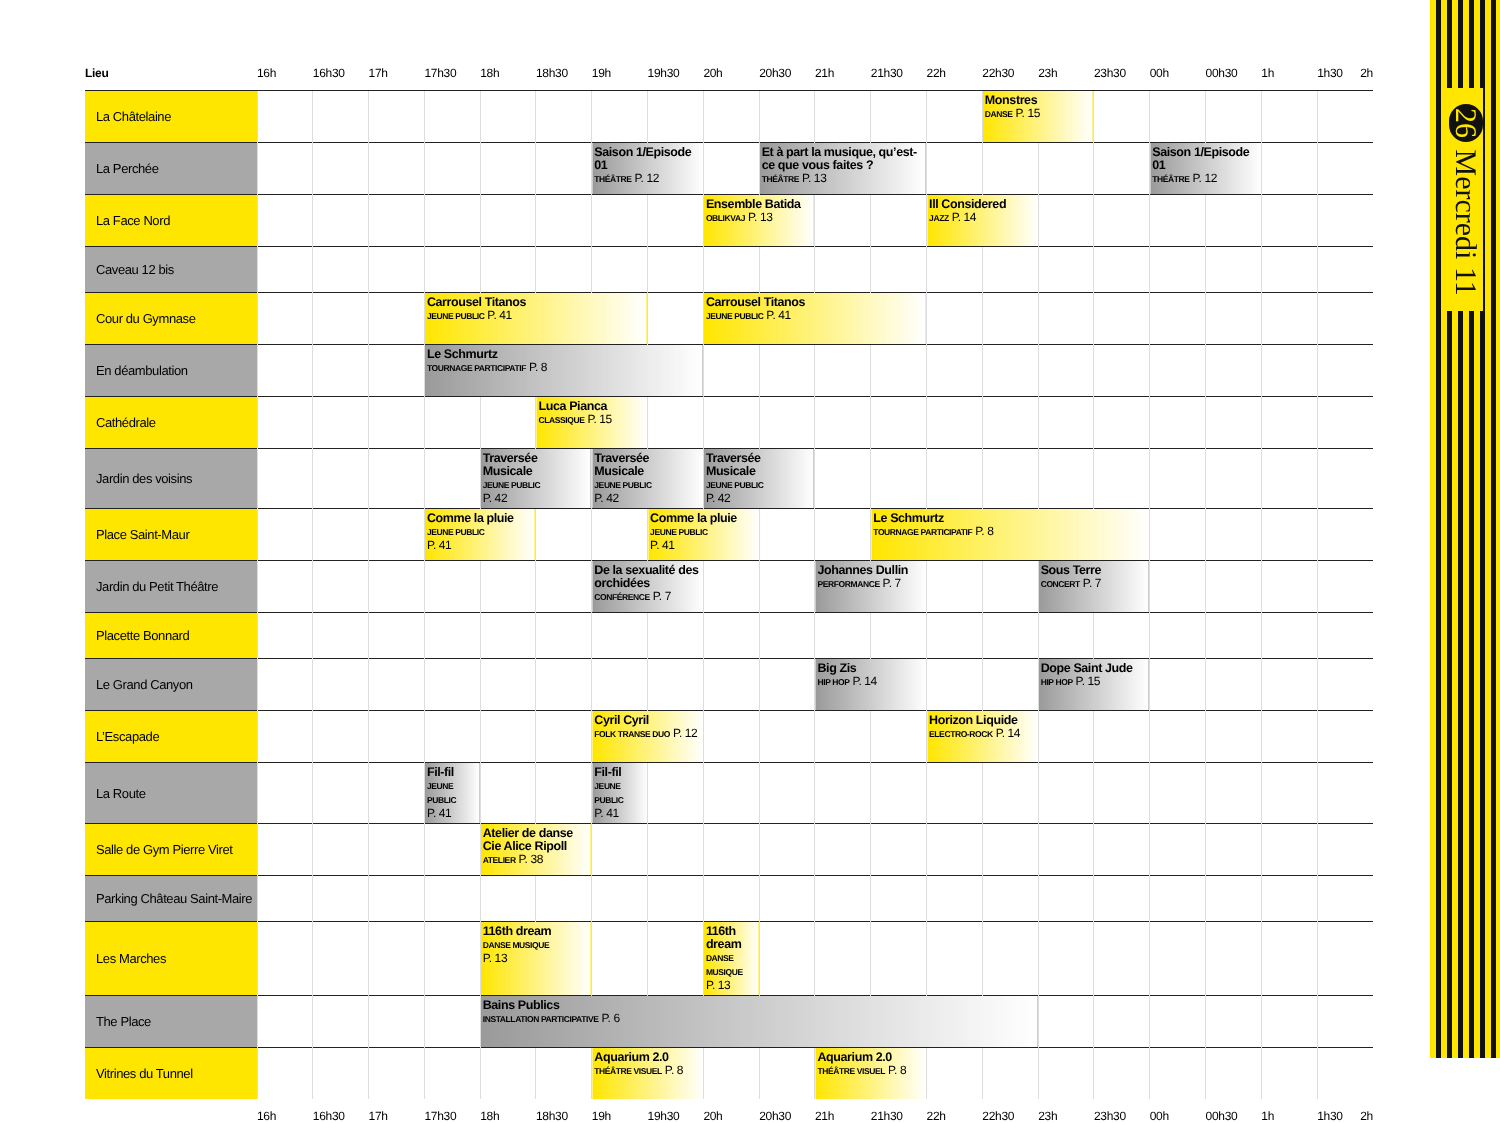| Lieu | 16h | 16h30 | 17h | 17h30 | 18h | 18h30 | 19h | 19h30 | 20h | 20h30 | 21h | 21h30 | 22h | 22h30 | 23h | 23h30 | 00h | 00h30 | 1h | 1h30 2h |
| --- | --- | --- | --- | --- | --- | --- | --- | --- | --- | --- | --- | --- | --- | --- | --- | --- | --- | --- | --- | --- |
| La Châtelaine | | | | | | | | | | | | | | Monstres DANSE P. 15 | | | | | | |
| La Perchée | | | | | | | Saison 1/Episode 01 THÉÂTRE P. 12 | | | Et à part la musique, qu’est-ce que vous faites ? THÉÂTRE P. 13 | | | | | | | Saison 1/Episode 01 THÉÂTRE P. 12 | | | |
| La Face Nord | | | | | | | | | Ensemble Batida OBLIKVAJ P. 13 | | | | Ill Considered JAZZ P. 14 | | | | | | | |
| Caveau 12 bis | | | | | | | | | | | | | | | | | | | | |
| Cour du Gymnase | | | | Carrousel Titanos JEUNE PUBLIC P. 41 | | | | | Carrousel Titanos JEUNE PUBLIC P. 41 | | | | | | | | | | | |
| En déambulation | | | | Le Schmurtz TOURNAGE PARTICIPATIF P. 8 | | | | | | | | | | | | | | | | |
| Cathédrale | | | | | | Luca Pianca CLASSIQUE P. 15 | | | | | | | | | | | | | | |
| Jardin des voisins | | | | | Traversée Musicale JEUNE PUBLIC P. 42 | | Traversée Musicale JEUNE PUBLIC P. 42 | | Traversée Musicale JEUNE PUBLIC P. 42 | | | | | | | | | | | |
| Place Saint-Maur | | | | Comme la pluie JEUNE PUBLIC P. 41 | | | | Comme la pluie JEUNE PUBLIC P. 41 | | | | Le Schmurtz TOURNAGE PARTICIPATIF P. 8 | | | | | | | | |
| Jardin du Petit Théâtre | | | | | | | De la sexualité des orchidées CONFÉRENCE P. 7 | | | | Johannes Dullin PERFORMANCE P. 7 | | | | Sous Terre CONCERT P. 7 | | | | | |
| Placette Bonnard | | | | | | | | | | | | | | | | | | | | |
| Le Grand Canyon | | | | | | | | | | | Big Zis HIP HOP P. 14 | | | | Dope Saint Jude HIP HOP P. 15 | | | | | |
| L’Escapade | | | | | | | Cyril Cyril FOLK TRANSE DUO P. 12 | | | | | | Horizon Liquide ELECTRO-ROCK P. 14 | | | | | | | |
| La Route | | | | Fil-fil JEUNE PUBLIC P. 41 | | | Fil-fil JEUNE PUBLIC P. 41 | | | | | | | | | | | | | |
| Salle de Gym Pierre Viret | | | | | Atelier de danse Cie Alice Ripoll ATELIER P. 38 | | | | | | | | | | | | | | | |
| Parking Château Saint-Maire | | | | | | | | | | | | | | | | | | | | |
| Les Marches | | | | | 116th dream DANSE MUSIQUE P. 13 | | | | 116th dream DANSE MUSIQUE P. 13 | | | | | | | | | | | |
| The Place | | | | | Bains Publics INSTALLATION PARTICIPATIVE P. 6 | | | | | | | | | | | | | | | |
| Vitrines du Tunnel | | | | | | | Aquarium 2.0 THÉÂTRE VISUEL P. 8 | | | | Aquarium 2.0 THÉÂTRE VISUEL P. 8 | | | | | | | | | |
| | 16h | 16h30 | 17h | 17h30 | 18h | 18h30 | 19h | 19h30 | 20h | 20h30 | 21h | 21h30 | 22h | 22h30 | 23h | 23h30 | 00h | 00h30 | 1h | 1h30 2h |
26 Mercredi 11